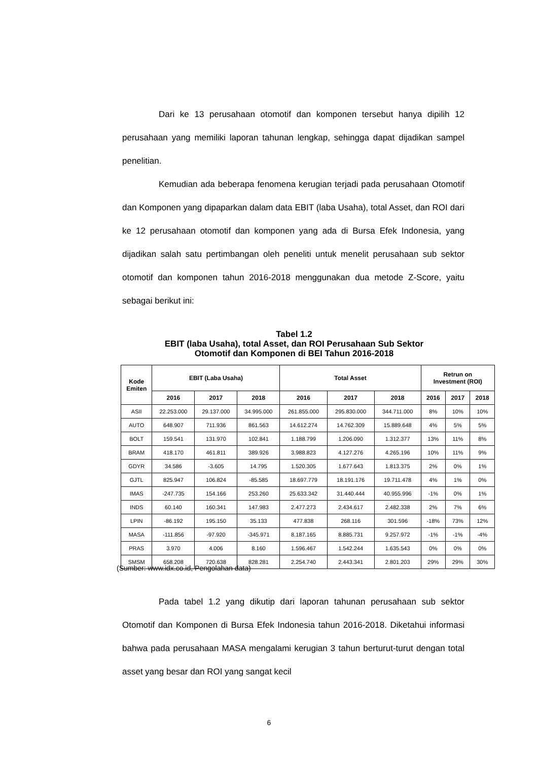Dari ke 13 perusahaan otomotif dan komponen tersebut hanya dipilih 12 perusahaan yang memiliki laporan tahunan lengkap, sehingga dapat dijadikan sampel penelitian.
Kemudian ada beberapa fenomena kerugian terjadi pada perusahaan Otomotif dan Komponen yang dipaparkan dalam data EBIT (laba Usaha), total Asset, dan ROI dari ke 12 perusahaan otomotif dan komponen yang ada di Bursa Efek Indonesia, yang dijadikan salah satu pertimbangan oleh peneliti untuk menelit perusahaan sub sektor otomotif dan komponen tahun 2016-2018 menggunakan dua metode Z-Score, yaitu sebagai berikut ini:
Tabel 1.2
EBIT (laba Usaha), total Asset, dan ROI Perusahaan Sub Sektor
Otomotif dan Komponen di BEI Tahun 2016-2018
| Kode Emiten | EBIT (Laba Usaha) | | | Total Asset | | | Retrun on Investment (ROI) | | |
| --- | --- | --- | --- | --- | --- | --- | --- | --- | --- |
| | 2016 | 2017 | 2018 | 2016 | 2017 | 2018 | 2016 | 2017 | 2018 |
| ASII | 22.253.000 | 29.137.000 | 34.995.000 | 261.855.000 | 295.830.000 | 344.711.000 | 8% | 10% | 10% |
| AUTO | 648.907 | 711.936 | 861.563 | 14.612.274 | 14.762.309 | 15.889.648 | 4% | 5% | 5% |
| BOLT | 159.541 | 131.970 | 102.841 | 1.188.799 | 1.206.090 | 1.312.377 | 13% | 11% | 8% |
| BRAM | 418.170 | 461.811 | 389.926 | 3.988.823 | 4.127.276 | 4.265.196 | 10% | 11% | 9% |
| GDYR | 34.586 | -3.605 | 14.795 | 1.520.305 | 1.677.643 | 1.813.375 | 2% | 0% | 1% |
| GJTL | 825.947 | 106.824 | -85.585 | 18.697.779 | 18.191.176 | 19.711.478 | 4% | 1% | 0% |
| IMAS | -247.735 | 154.166 | 253.260 | 25.633.342 | 31.440.444 | 40.955.996 | -1% | 0% | 1% |
| INDS | 60.140 | 160.341 | 147.983 | 2.477.273 | 2.434.617 | 2.482.338 | 2% | 7% | 6% |
| LPIN | -86.192 | 195.150 | 35.133 | 477.838 | 268.116 | 301.596 | -18% | 73% | 12% |
| MASA | -111.856 | -97.920 | -345.971 | 8.187.165 | 8.885.731 | 9.257.972 | -1% | -1% | -4% |
| PRAS | 3.970 | 4.006 | 8.160 | 1.596.467 | 1.542.244 | 1.635.543 | 0% | 0% | 0% |
| SMSM | 658.208 | 720.638 | 828.281 | 2.254.740 | 2.443.341 | 2.801.203 | 29% | 29% | 30% |
(Sumber: www.idx.co.id, Pengolahan data)
Pada tabel 1.2 yang dikutip dari laporan tahunan perusahaan sub sektor Otomotif dan Komponen di Bursa Efek Indonesia tahun 2016-2018. Diketahui informasi bahwa pada perusahaan MASA mengalami kerugian 3 tahun berturut-turut dengan total asset yang besar dan ROI yang sangat kecil
6